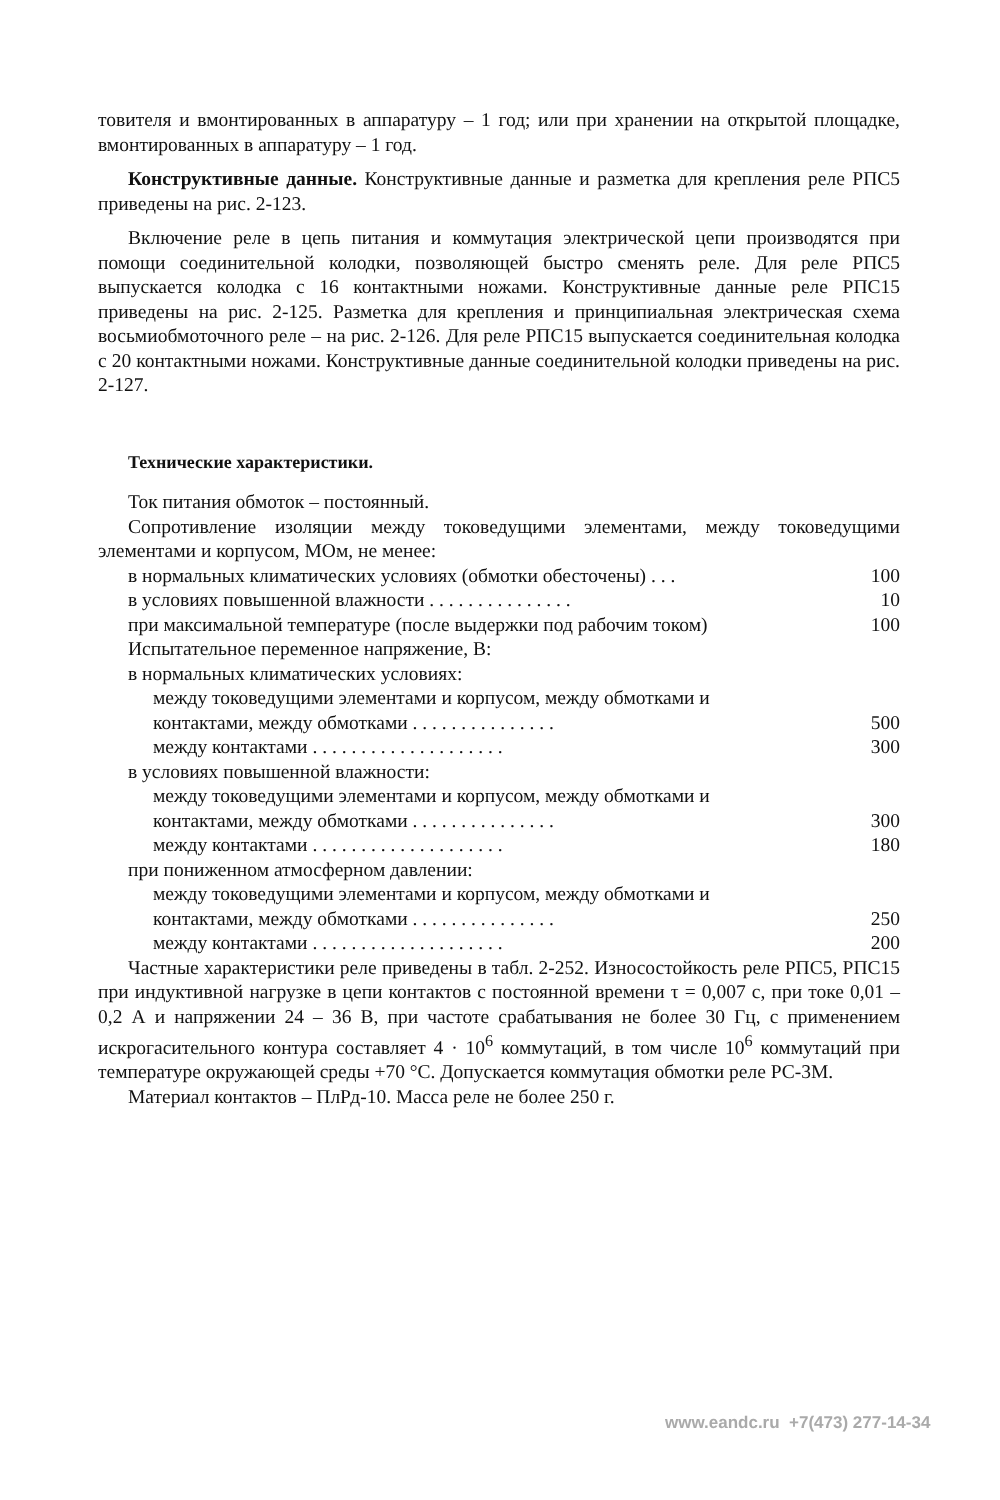товителя и вмонтированных в аппаратуру – 1 год; или при хранении на открытой площадке, вмонтированных в аппаратуру – 1 год.
Конструктивные данные. Конструктивные данные и разметка для крепления реле РПС5 приведены на рис. 2-123.
Включение реле в цепь питания и коммутация электрической цепи производятся при помощи соединительной колодки, позволяющей быстро сменять реле. Для реле РПС5 выпускается колодка с 16 контактными ножами. Конструктивные данные реле РПС15 приведены на рис. 2-125. Разметка для крепления и принципиальная электрическая схема восьмиобмоточного реле – на рис. 2-126. Для реле РПС15 выпускается соединительная колодка с 20 контактными ножами. Конструктивные данные соединительной колодки приведены на рис. 2-127.
Технические характеристики.
Ток питания обмоток – постоянный.
Сопротивление изоляции между токоведущими элементами, между токоведущими элементами и корпусом, МОм, не менее:
в нормальных климатических условиях (обмотки обесточены) . . . 100
в условиях повышенной влажности . . . . . . . . . . . . . . . 10
при максимальной температуре (после выдержки под рабочим током) 100
Испытательное переменное напряжение, В:
в нормальных климатических условиях:
между токоведущими элементами и корпусом, между обмотками и
контактами, между обмотками . . . . . . . . . . . . . . . 500
между контактами . . . . . . . . . . . . . . . . . . . . 300
в условиях повышенной влажности:
между токоведущими элементами и корпусом, между обмотками и
контактами, между обмотками . . . . . . . . . . . . . . . 300
между контактами . . . . . . . . . . . . . . . . . . . . 180
при пониженном атмосферном давлении:
между токоведущими элементами и корпусом, между обмотками и
контактами, между обмотками . . . . . . . . . . . . . . . 250
между контактами . . . . . . . . . . . . . . . . . . . . 200
Частные характеристики реле приведены в табл. 2-252. Износостойкость реле РПС5, РПС15 при индуктивной нагрузке в цепи контактов с постоянной времени τ = 0,007 с, при токе 0,01 – 0,2 А и напряжении 24 – 36 В, при частоте срабатывания не более 30 Гц, с применением искрогасительного контура составляет 4 · 10<sup>6</sup> коммутаций, в том числе 10<sup>6</sup> коммутаций при температуре окружающей среды +70 °С. Допускается коммутация обмотки реле РС-3М.
Материал контактов – ПлРд-10. Масса реле не более 250 г.
www.eandc.ru +7(473) 277-14-34